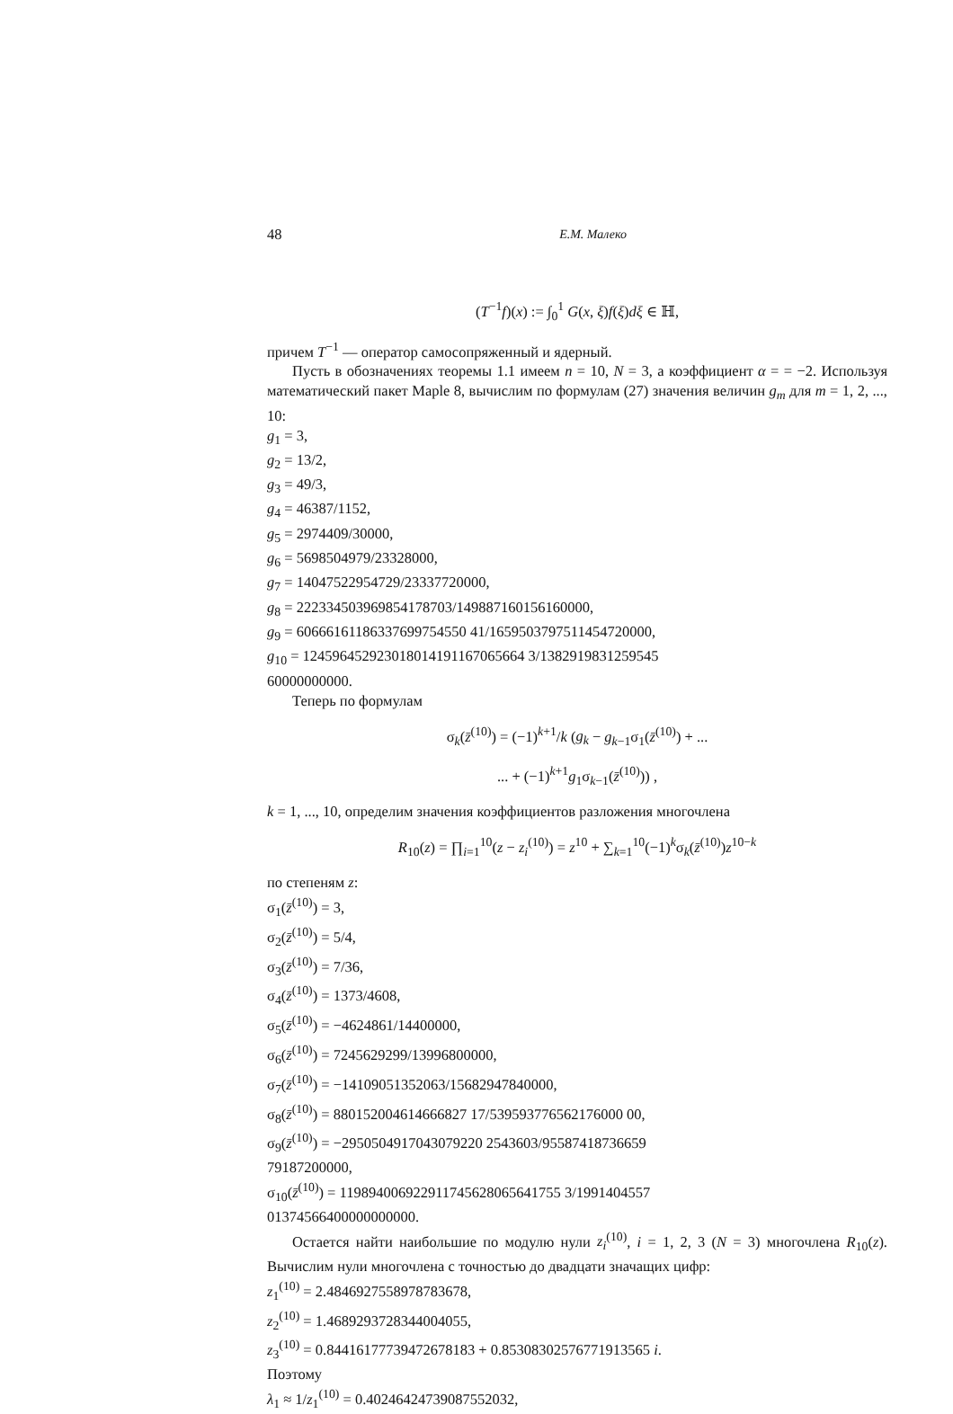48 Е.М. Малеко
(T<sup>−1</sup>f)(x) := ∫<sub>0</sub><sup>1</sup> G(x, ξ)f(ξ)dξ ∈ ℍ,
причем T<sup>−1</sup> — оператор самосопряженный и ядерный.
Пусть в обозначениях теоремы 1.1 имеем n = 10, N = 3, а коэффициент α = = −2. Используя математический пакет Maple 8, вычислим по формулам (27) значения величин g<sub>m</sub> для m = 1, 2, ..., 10:
g<sub>1</sub> = 3,
g<sub>2</sub> = 13/2,
g<sub>3</sub> = 49/3,
g<sub>4</sub> = 46387/1152,
g<sub>5</sub> = 2974409/30000,
g<sub>6</sub> = 5698504979/23328000,
g<sub>7</sub> = 14047522954729/23337720000,
g<sub>8</sub> = 222334503969854178703/149887160156160000,
g<sub>9</sub> = 60666161186337699754550 41/1659503797511454720000,
g<sub>10</sub> = 124596452923018014191167065664 3/1382919831259545
60000000000.
Теперь по формулам
σ<sub>k</sub>(z̄<sup>(10)</sup>) = (−1)<sup>k+1</sup>/k (g<sub>k</sub> − g<sub>k−1</sub>σ<sub>1</sub>(z̄<sup>(10)</sup>) + ...
... + (−1)<sup>k+1</sup>g<sub>1</sub>σ<sub>k−1</sub>(z̄<sup>(10)</sup>)) ,
k = 1, ..., 10, определим значения коэффициентов разложения многочлена
R<sub>10</sub>(z) = ∏<sub>i=1</sub><sup>10</sup>(z − z<sub>i</sub><sup>(10)</sup>) = z<sup>10</sup> + ∑<sub>k=1</sub><sup>10</sup>(−1)<sup>k</sup>σ<sub>k</sub>(z̄<sup>(10)</sup>)z<sup>10−k</sup>
по степеням z:
σ<sub>1</sub>(z̄<sup>(10)</sup>) = 3,
σ<sub>2</sub>(z̄<sup>(10)</sup>) = 5/4,
σ<sub>3</sub>(z̄<sup>(10)</sup>) = 7/36,
σ<sub>4</sub>(z̄<sup>(10)</sup>) = 1373/4608,
σ<sub>5</sub>(z̄<sup>(10)</sup>) = −4624861/14400000,
σ<sub>6</sub>(z̄<sup>(10)</sup>) = 7245629299/13996800000,
σ<sub>7</sub>(z̄<sup>(10)</sup>) = −14109051352063/15682947840000,
σ<sub>8</sub>(z̄<sup>(10)</sup>) = 880152004614666827 17/539593776562176000 00,
σ<sub>9</sub>(z̄<sup>(10)</sup>) = −2950504917043079220 2543603/95587418736659
79187200000,
σ<sub>10</sub>(z̄<sup>(10)</sup>) = 119894006922911745628065641755 3/1991404557
01374566400000000000.
Остается найти наибольшие по модулю нули z<sub>i</sub><sup>(10)</sup>, i = 1, 2, 3 (N = 3) многочлена R<sub>10</sub>(z). Вычислим нули многочлена с точностью до двадцати значащих цифр:
z<sub>1</sub><sup>(10)</sup> = 2.4846927558978783678,
z<sub>2</sub><sup>(10)</sup> = 1.4689293728344004055,
z<sub>3</sub><sup>(10)</sup> = 0.84416177739472678183 + 0.85308302576771913565 i.
Поэтому
λ<sub>1</sub> ≈ 1/z<sub>1</sub><sup>(10)</sup> = 0.40246424739087552032,